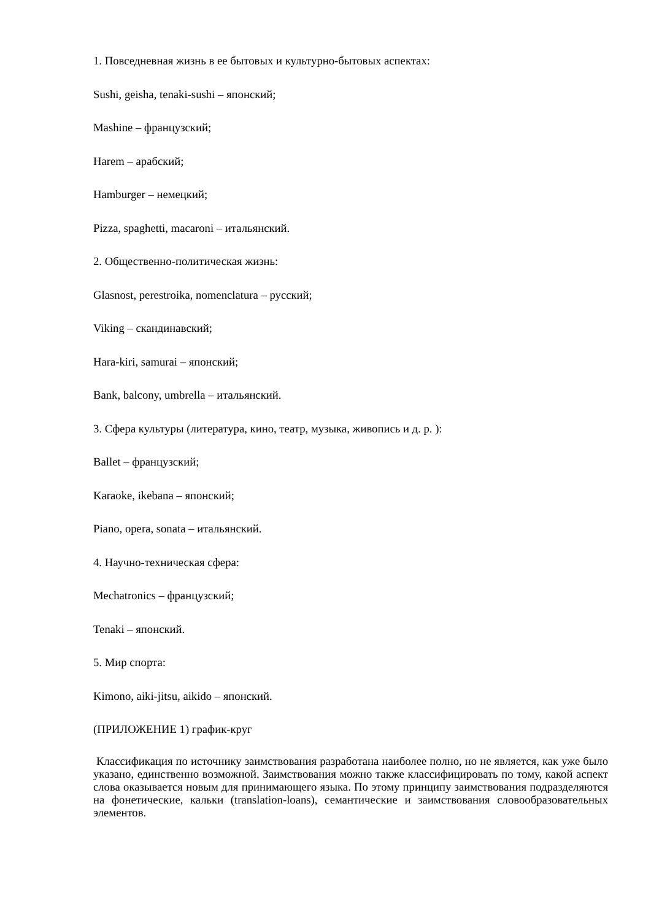1. Повседневная жизнь в ее бытовых и культурно-бытовых аспектах:
Sushi, geisha, tenaki-sushi – японский;
Mashine – французский;
Harem – арабский;
Hamburger – немецкий;
Pizza, spaghetti, macaroni – итальянский.
2. Общественно-политическая жизнь:
Glasnost, perestroika, nomenclatura – русский;
Viking – скандинавский;
Hara-kiri, samurai – японский;
Bank, balcony, umbrella – итальянский.
3. Сфера культуры (литература, кино, театр, музыка, живопись и д. р. ):
Ballet – французский;
Karaoke, ikebana – японский;
Piano, opera, sonata – итальянский.
4. Научно-техническая сфера:
Mechatronics – французский;
Tenaki – японский.
5. Мир спорта:
Kimono, aiki-jitsu, aikido – японский.
(ПРИЛОЖЕНИЕ 1) график-круг
Классификация по источнику заимствования разработана наиболее полно, но не является, как уже было указано, единственно возможной. Заимствования можно также классифицировать по тому, какой аспект слова оказывается новым для принимающего языка. По этому принципу заимствования подразделяются на фонетические, кальки (translation-loans), семантические и заимствования словообразовательных элементов.